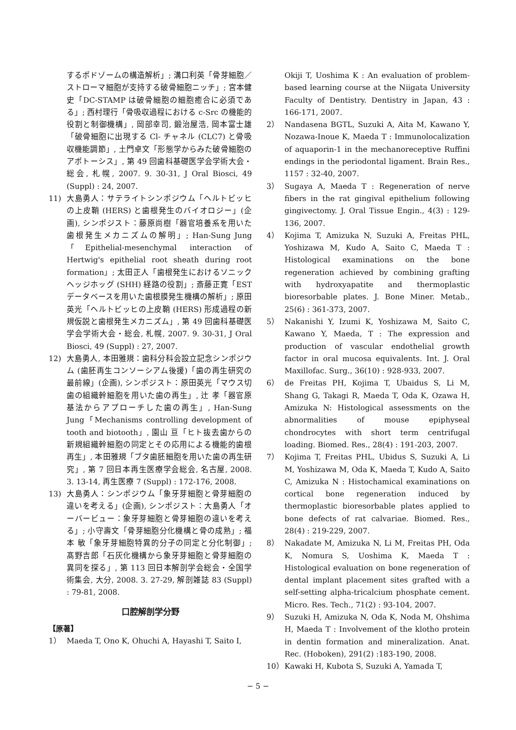するポドゾームの構造解析」; 溝口利英「骨芽細胞／ストローマ細胞が支持する破骨細胞ニッチ」; 宮本健史「DC-STAMP は破骨細胞の細胞癒合に必須である」; 西村理行「骨吸収過程における c-Src の機能的役割と制御機構」, 岡部幸司, 鍛治屋浩, 岡本富士雄「破骨細胞に出現する Cl- チャネル (CLC7) と骨吸収機能調節」, 土門卓文「形態学からみた破骨細胞のアポトーシス」, 第 49 回歯科基礎医学会学術大会・総会, 札幌, 2007. 9. 30-31, J Oral Biosci, 49 (Suppl) : 24, 2007.
11) 大島勇人：サテライトシンポジウム「ヘルトビッヒの上皮鞘 (HERS) と歯根発生のバイオロジー」(企画), シンポジスト：藤原尚樹「器官培養系を用いた歯根発生メカニズムの解明」; Han-Sung Jung「Epithelial-mesenchymal interaction of Hertwig's epithelial root sheath during root formation」; 太田正人「歯根発生におけるソニックヘッジホッグ (SHH) 経路の役割」; 斎藤正寛「EST データベースを用いた歯根膜発生機構の解析」; 原田英光「ヘルトビッヒの上皮鞘 (HERS) 形成過程の新規仮説と歯根発生メカニズム」, 第 49 回歯科基礎医学会学術大会・総会, 札幌, 2007. 9. 30-31, J Oral Biosci, 49 (Suppl) : 27, 2007.
12) 大島勇人, 本田雅規：歯科分科会設立記念シンポジウム (歯胚再生コンソーシアム後援)「歯の再生研究の最前線」(企画), シンポジスト：原田英光「マウス切歯の組織幹細胞を用いた歯の再生」, 辻 孝「器官原基法からアプローチした歯の再生」, Han-Sung Jung「Mechanisms controlling development of tooth and biotooth」, 園山 亘「ヒト抜去歯からの新規組織幹細胞の同定とその応用による機能的歯根再生」, 本田雅規「ブタ歯胚細胞を用いた歯の再生研究」, 第 7 回日本再生医療学会総会, 名古屋, 2008. 3. 13-14, 再生医療 7 (Suppl) : 172-176, 2008.
13) 大島勇人：シンポジウム「象牙芽細胞と骨芽細胞の違いを考える」(企画), シンポジスト：大島勇人「オーバービュー：象牙芽細胞と骨芽細胞の違いを考える」; 小守壽文「骨芽細胞分化機構と骨の成熟」; 福本 敏「象牙芽細胞特異的分子の同定と分化制御」; 髙野吉郎「石灰化機構から象牙芽細胞と骨芽細胞の異同を探る」, 第 113 回日本解剖学会総会・全国学術集会, 大分, 2008. 3. 27-29, 解剖雑誌 83 (Suppl) : 79-81, 2008.
口腔解剖学分野
【原著】
1） Maeda T, Ono K, Ohuchi A, Hayashi T, Saito I,
Okiji T, Uoshima K : An evaluation of problem-based learning course at the Niigata University Faculty of Dentistry. Dentistry in Japan, 43 : 166-171, 2007.
2） Nandasena BGTL, Suzuki A, Aita M, Kawano Y, Nozawa-Inoue K, Maeda T : Immunolocalization of aquaporin-1 in the mechanoreceptive Ruffini endings in the periodontal ligament. Brain Res., 1157 : 32-40, 2007.
3） Sugaya A, Maeda T : Regeneration of nerve fibers in the rat gingival epithelium following gingivectomy. J. Oral Tissue Engin., 4(3) : 129-136, 2007.
4） Kojima T, Amizuka N, Suzuki A, Freitas PHL, Yoshizawa M, Kudo A, Saito C, Maeda T : Histological examinations on the bone regeneration achieved by combining grafting with hydroxyapatite and thermoplastic bioresorbable plates. J. Bone Miner. Metab., 25(6) : 361-373, 2007.
5） Nakanishi Y, Izumi K, Yoshizawa M, Saito C, Kawano Y, Maeda, T : The expression and production of vascular endothelial growth factor in oral mucosa equivalents. Int. J. Oral Maxillofac. Surg., 36(10) : 928-933, 2007.
6） de Freitas PH, Kojima T, Ubaidus S, Li M, Shang G, Takagi R, Maeda T, Oda K, Ozawa H, Amizuka N: Histological assessments on the abnormalities of mouse epiphyseal chondrocytes with short term centrifugal loading. Biomed. Res., 28(4) : 191-203, 2007.
7） Kojima T, Freitas PHL, Ubidus S, Suzuki A, Li M, Yoshizawa M, Oda K, Maeda T, Kudo A, Saito C, Amizuka N : Histochamical examinations on cortical bone regeneration induced by thermoplastic bioresorbable plates applied to bone defects of rat calvariae. Biomed. Res., 28(4) : 219-229, 2007.
8） Nakadate M, Amizuka N, Li M, Freitas PH, Oda K, Nomura S, Uoshima K, Maeda T : Histological evaluation on bone regeneration of dental implant placement sites grafted with a self-setting alpha-tricalcium phosphate cement. Micro. Res. Tech., 71(2) : 93-104, 2007.
9） Suzuki H, Amizuka N, Oda K, Noda M, Ohshima H, Maeda T : Involvement of the klotho protein in dentin formation and mineralization. Anat. Rec. (Hoboken), 291(2) :183-190, 2008.
10） Kawaki H, Kubota S, Suzuki A, Yamada T,
− 5 −